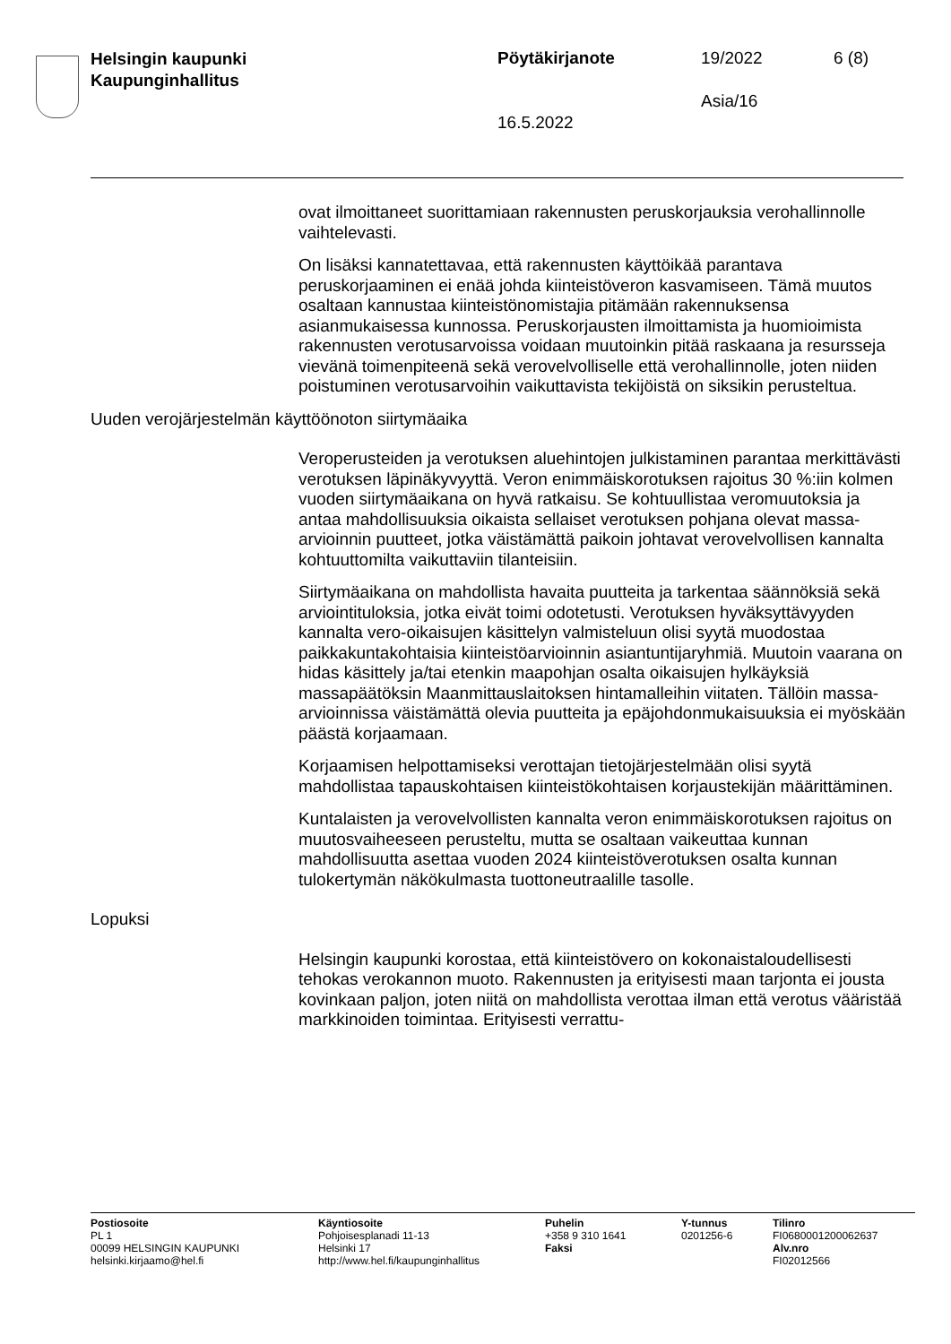Helsingin kaupunki
Kaupunginhallitus
Pöytäkirjanote 19/2022 6 (8)
Asia/16
16.5.2022
ovat ilmoittaneet suorittamiaan rakennusten peruskorjauksia verohallinnolle vaihtelevasti.
On lisäksi kannatettavaa, että rakennusten käyttöikää parantava peruskorjaaminen ei enää johda kiinteistöveron kasvamiseen. Tämä muutos osaltaan kannustaa kiinteistönomistajia pitämään rakennuksensa asianmukaisessa kunnossa. Peruskorjausten ilmoittamista ja huomioimista rakennusten verotusarvoissa voidaan muutoinkin pitää raskaana ja resursseja vievänä toimenpiteenä sekä verovelvolliselle että verohallinnolle, joten niiden poistuminen verotusarvoihin vaikuttavista tekijöistä on siksikin perusteltua.
Uuden verojärjestelmän käyttöönoton siirtymäaika
Veroperusteiden ja verotuksen aluehintojen julkistaminen parantaa merkittävästi verotuksen läpinäkyvyyttä. Veron enimmäiskorotuksen rajoitus 30 %:iin kolmen vuoden siirtymäaikana on hyvä ratkaisu. Se kohtuullistaa veromuutoksia ja antaa mahdollisuuksia oikaista sellaiset verotuksen pohjana olevat massa-arvioinnin puutteet, jotka väistämättä paikoin johtavat verovelvollisen kannalta kohtuuttomilta vaikuttaviin tilanteisiin.
Siirtymäaikana on mahdollista havaita puutteita ja tarkentaa säännöksiä sekä arviointituloksia, jotka eivät toimi odotetusti. Verotuksen hyväksyttävyyden kannalta vero-oikaisujen käsittelyn valmisteluun olisi syytä muodostaa paikkakuntakohtaisia kiinteistöarvioinnin asiantuntijaryhmiä. Muutoin vaarana on hidas käsittely ja/tai etenkin maapohjan osalta oikaisujen hylkäyksiä massapäätöksin Maanmittauslaitoksen hintamalleihin viitaten. Tällöin massa-arvioinnissa väistämättä olevia puutteita ja epäjohdonmukaisuuksia ei myöskään päästä korjaamaan.
Korjaamisen helpottamiseksi verottajan tietojärjestelmään olisi syytä mahdollistaa tapauskohtaisen kiinteistökohtaisen korjaustekijän määrittäminen.
Kuntalaisten ja verovelvollisten kannalta veron enimmäiskorotuksen rajoitus on muutosvaiheeseen perusteltu, mutta se osaltaan vaikeuttaa kunnan mahdollisuutta asettaa vuoden 2024 kiinteistöverotuksen osalta kunnan tulokertymän näkökulmasta tuottoneutraalille tasolle.
Lopuksi
Helsingin kaupunki korostaa, että kiinteistövero on kokonaistaloudellisesti tehokas verokannon muoto. Rakennusten ja erityisesti maan tarjonta ei jousta kovinkaan paljon, joten niitä on mahdollista verottaa ilman että verotus vääristää markkinoiden toimintaa. Erityisesti verrattu-
Postiosoite
PL 1
00099 HELSINGIN KAUPUNKI
helsinki.kirjaamo@hel.fi
Käyntiosoite
Pohjoisesplanadi 11-13
Helsinki 17
http://www.hel.fi/kaupunginhallitus
Puhelin
+358 9 310 1641
Faksi
Y-tunnus
0201256-6
Tilinro
FI0680001200062637
Alv.nro
FI02012566